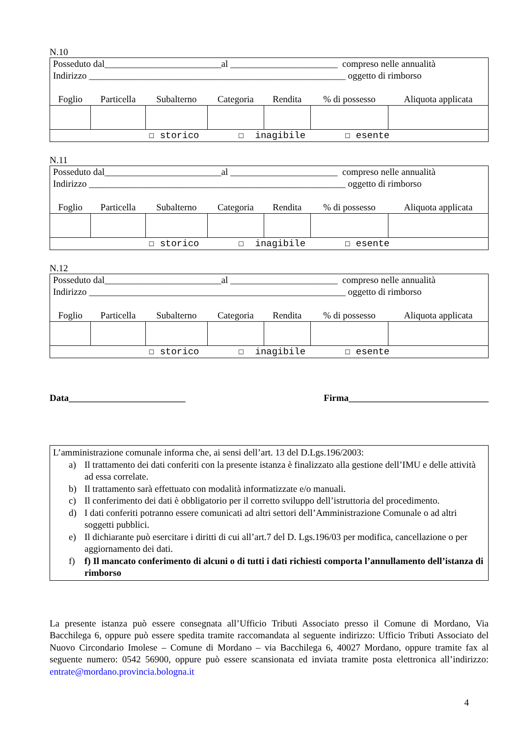N.10
| Posseduto dal_________________________al _______________________ compreso nelle annualità Indirizzo _______________________________________________________ oggetto di rimborso | | | | | | |
| Foglio | Particella | Subalterno | Categoria | Rendita | % di possesso | Aliquota applicata |
| ☐ storico ☐ inagibile ☐ esente | | | | | | |
N.11
| Posseduto dal_________________________al _______________________ compreso nelle annualità Indirizzo _______________________________________________________ oggetto di rimborso | | | | | | |
| Foglio | Particella | Subalterno | Categoria | Rendita | % di possesso | Aliquota applicata |
| ☐ storico ☐ inagibile ☐ esente | | | | | | |
N.12
| Posseduto dal_________________________al _______________________ compreso nelle annualità Indirizzo _______________________________________________________ oggetto di rimborso | | | | | | |
| Foglio | Particella | Subalterno | Categoria | Rendita | % di possesso | Aliquota applicata |
| ☐ storico ☐ inagibile ☐ esente | | | | | | |
Data_________________________ Firma______________________________
L’amministrazione comunale informa che, ai sensi dell’art. 13 del D.Lgs.196/2003:
a) Il trattamento dei dati conferiti con la presente istanza è finalizzato alla gestione dell’IMU e delle attività ad essa correlate.
b) Il trattamento sarà effettuato con modalità informatizzate e/o manuali.
c) Il conferimento dei dati è obbligatorio per il corretto sviluppo dell’istruttoria del procedimento.
d) I dati conferiti potranno essere comunicati ad altri settori dell’Amministrazione Comunale o ad altri soggetti pubblici.
e) Il dichiarante può esercitare i diritti di cui all’art.7 del D. Lgs.196/03 per modifica, cancellazione o per aggiornamento dei dati.
f) f) Il mancato conferimento di alcuni o di tutti i dati richiesti comporta l’annullamento dell’istanza di rimborso
La presente istanza può essere consegnata all’Ufficio Tributi Associato presso il Comune di Mordano, Via Bacchilega 6, oppure può essere spedita tramite raccomandata al seguente indirizzo: Ufficio Tributi Associato del Nuovo Circondario Imolese – Comune di Mordano – via Bacchilega 6, 40027 Mordano, oppure tramite fax al seguente numero: 0542 56900, oppure può essere scansionata ed inviata tramite posta elettronica all’indirizzo: entrate@mordano.provincia.bologna.it
4